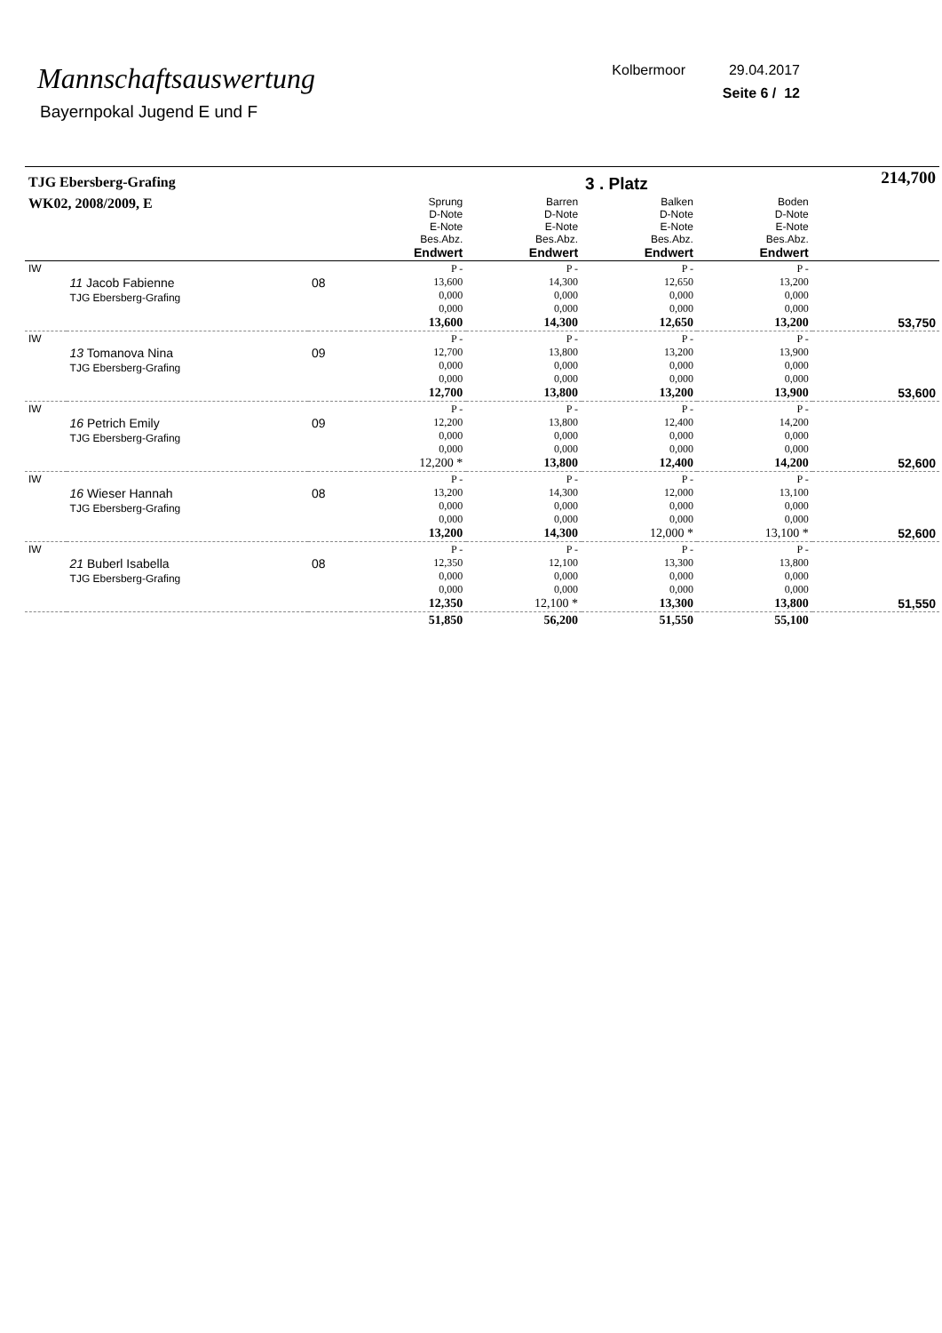Mannschaftsauswertung
Bayernpokal Jugend E und F
Kolbermoor 29.04.2017
Seite 6 / 12
| TJG Ebersberg-Grafing | | | | | 3 . Platz | | 214,700 |
| WK02, 2008/2009, E | | | Sprung D-Note E-Note Bes.Abz. Endwert | Barren D-Note E-Note Bes.Abz. Endwert | Balken D-Note E-Note Bes.Abz. Endwert | Boden D-Note E-Note Bes.Abz. Endwert | |
| IW | 11 Jacob Fabienne TJG Ebersberg-Grafing | 08 | P - 13,600 0,000 0,000 13,600 | P - 14,300 0,000 0,000 14,300 | P - 12,650 0,000 0,000 12,650 | P - 13,200 0,000 0,000 13,200 | 53,750 |
| IW | 13 Tomanova Nina TJG Ebersberg-Grafing | 09 | P - 12,700 0,000 0,000 12,700 | P - 13,800 0,000 0,000 13,800 | P - 13,200 0,000 0,000 13,200 | P - 13,900 0,000 0,000 13,900 | 53,600 |
| IW | 16 Petrich Emily TJG Ebersberg-Grafing | 09 | P - 12,200 0,000 0,000 12,200 * | P - 13,800 0,000 0,000 13,800 | P - 12,400 0,000 0,000 12,400 | P - 14,200 0,000 0,000 14,200 | 52,600 |
| IW | 16 Wieser Hannah TJG Ebersberg-Grafing | 08 | P - 13,200 0,000 0,000 13,200 | P - 14,300 0,000 0,000 14,300 | P - 12,000 0,000 0,000 12,000 * | P - 13,100 0,000 0,000 13,100 * | 52,600 |
| IW | 21 Buberl Isabella TJG Ebersberg-Grafing | 08 | P - 12,350 0,000 0,000 12,350 | P - 12,100 0,000 0,000 12,100 * | P - 13,300 0,000 0,000 13,300 | P - 13,800 0,000 0,000 13,800 | 51,550 |
| | | | 51,850 | 56,200 | 51,550 | 55,100 | |